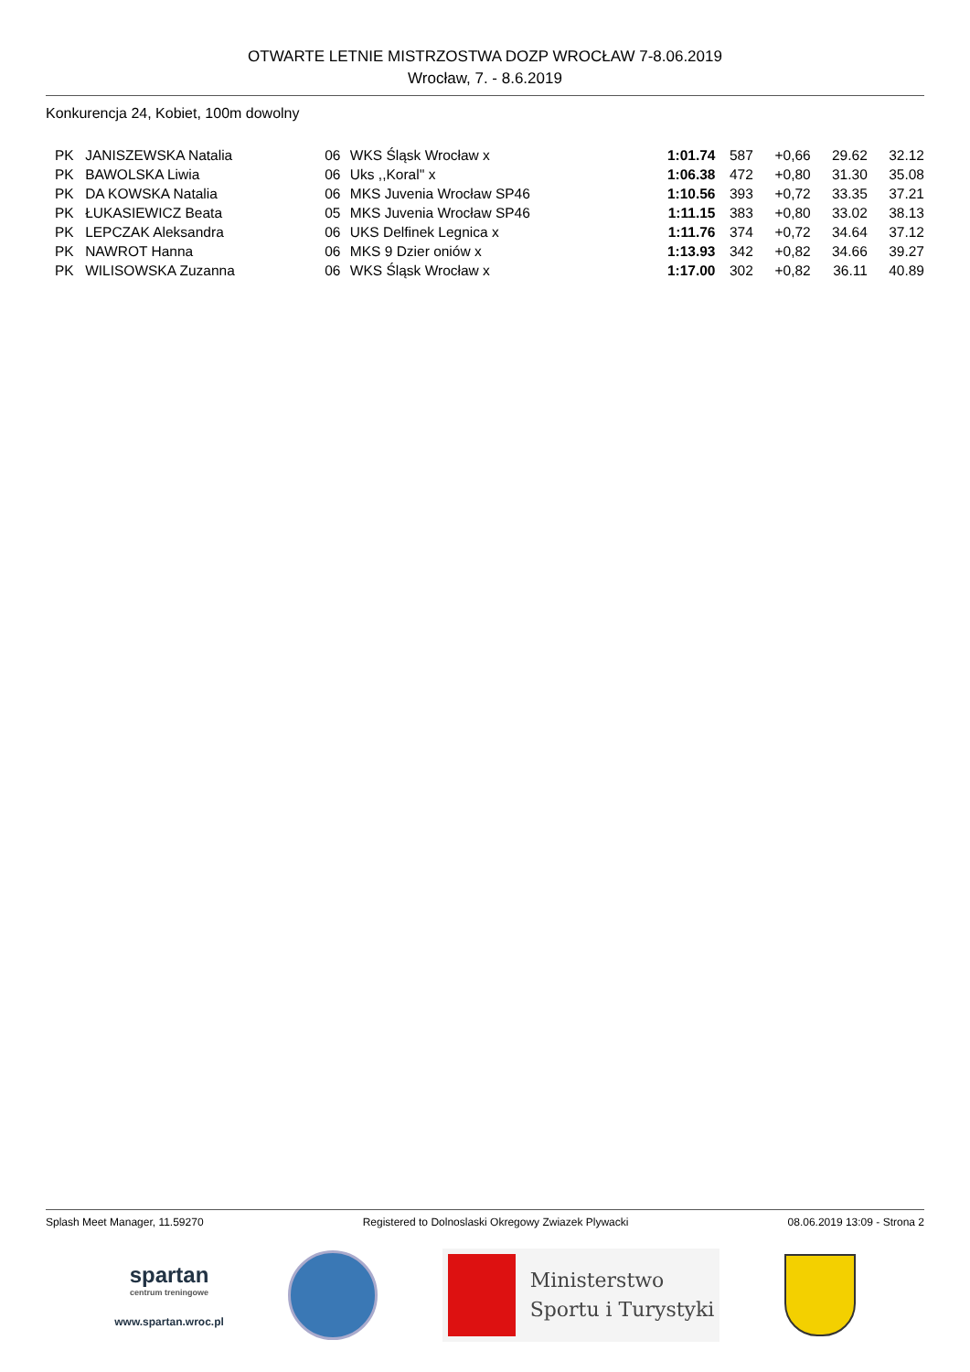OTWARTE LETNIE MISTRZOSTWA DOZP WROCŁAW 7-8.06.2019
Wrocław, 7. - 8.6.2019
Konkurencja 24, Kobiet, 100m dowolny
| PK | JANISZEWSKA Natalia | 06 | WKS Śląsk Wrocław x | 1:01.74 | 587 | +0,66 | 29.62 | 32.12 |
| PK | BAWOLSKA Liwia | 06 | Uks ,,Koral'' x | 1:06.38 | 472 | +0,80 | 31.30 | 35.08 |
| PK | DA KOWSKA Natalia | 06 | MKS Juvenia Wrocław SP46 | 1:10.56 | 393 | +0,72 | 33.35 | 37.21 |
| PK | ŁUKASIEWICZ Beata | 05 | MKS Juvenia Wrocław SP46 | 1:11.15 | 383 | +0,80 | 33.02 | 38.13 |
| PK | LEPCZAK Aleksandra | 06 | UKS Delfinek Legnica x | 1:11.76 | 374 | +0,72 | 34.64 | 37.12 |
| PK | NAWROT Hanna | 06 | MKS 9 Dzier oniów x | 1:13.93 | 342 | +0,82 | 34.66 | 39.27 |
| PK | WILISOWSKA Zuzanna | 06 | WKS Śląsk Wrocław x | 1:17.00 | 302 | +0,82 | 36.11 | 40.89 |
Splash Meet Manager, 11.59270 Registered to Dolnoslaski Okregowy Zwiazek Plywacki 08.06.2019 13:09 - Strona 2
spartan
centrum treningowe
www.spartan.wroc.pl
Ministerstwo
Sportu i Turystyki